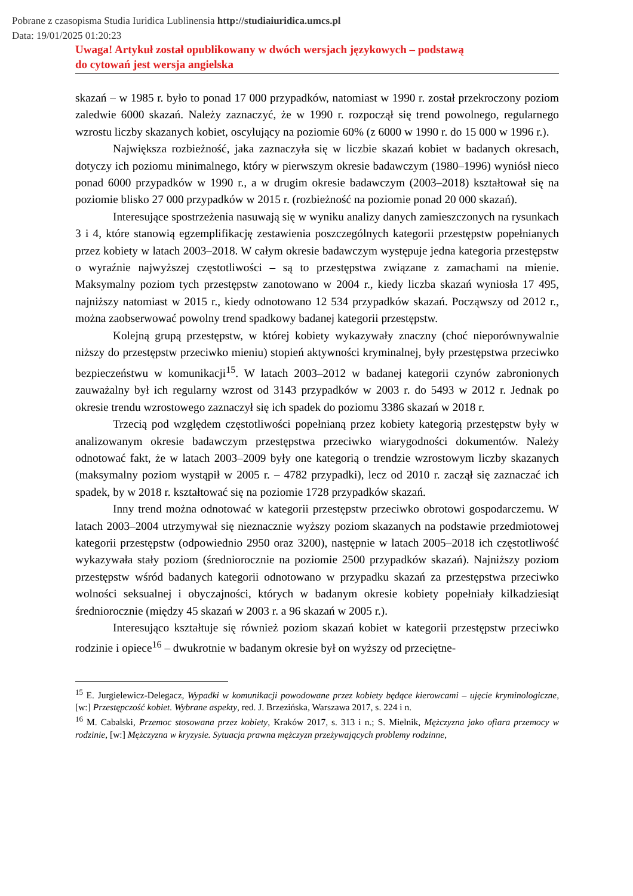Pobrane z czasopisma Studia Iuridica Lublinensia http://studiaiuridica.umcs.pl
Data: 19/01/2025 01:20:23
Uwaga! Artykuł został opublikowany w dwóch wersjach językowych – podstawą
do cytowań jest wersja angielska
skazań – w 1985 r. było to ponad 17 000 przypadków, natomiast w 1990 r. został przekroczony poziom zaledwie 6000 skazań. Należy zaznaczyć, że w 1990 r. rozpoczął się trend powolnego, regularnego wzrostu liczby skazanych kobiet, oscylujący na poziomie 60% (z 6000 w 1990 r. do 15 000 w 1996 r.).
Największa rozbieżność, jaka zaznaczyła się w liczbie skazań kobiet w badanych okresach, dotyczy ich poziomu minimalnego, który w pierwszym okresie badawczym (1980–1996) wyniósł nieco ponad 6000 przypadków w 1990 r., a w drugim okresie badawczym (2003–2018) kształtował się na poziomie blisko 27 000 przypadków w 2015 r. (rozbieżność na poziomie ponad 20 000 skazań).
Interesujące spostrzeżenia nasuwają się w wyniku analizy danych zamieszczonych na rysunkach 3 i 4, które stanowią egzemplifikację zestawienia poszczególnych kategorii przestępstw popełnianych przez kobiety w latach 2003–2018. W całym okresie badawczym występuje jedna kategoria przestępstw o wyraźnie najwyższej częstotliwości – są to przestępstwa związane z zamachami na mienie. Maksymalny poziom tych przestępstw zanotowano w 2004 r., kiedy liczba skazań wyniosła 17 495, najniższy natomiast w 2015 r., kiedy odnotowano 12 534 przypadków skazań. Począwszy od 2012 r., można zaobserwować powolny trend spadkowy badanej kategorii przestępstw.
Kolejną grupą przestępstw, w której kobiety wykazywały znaczny (choć nieporównywalnie niższy do przestępstw przeciwko mieniu) stopień aktywności kryminalnej, były przestępstwa przeciwko bezpieczeństwu w komunikacji<sup>15</sup>. W latach 2003–2012 w badanej kategorii czynów zabronionych zauważalny był ich regularny wzrost od 3143 przypadków w 2003 r. do 5493 w 2012 r. Jednak po okresie trendu wzrostowego zaznaczył się ich spadek do poziomu 3386 skazań w 2018 r.
Trzecią pod względem częstotliwości popełnianą przez kobiety kategorią przestępstw były w analizowanym okresie badawczym przestępstwa przeciwko wiarygodności dokumentów. Należy odnotować fakt, że w latach 2003–2009 były one kategorią o trendzie wzrostowym liczby skazanych (maksymalny poziom wystąpił w 2005 r. – 4782 przypadki), lecz od 2010 r. zaczął się zaznaczać ich spadek, by w 2018 r. kształtować się na poziomie 1728 przypadków skazań.
Inny trend można odnotować w kategorii przestępstw przeciwko obrotowi gospodarczemu. W latach 2003–2004 utrzymywał się nieznacznie wyższy poziom skazanych na podstawie przedmiotowej kategorii przestępstw (odpowiednio 2950 oraz 3200), następnie w latach 2005–2018 ich częstotliwość wykazywała stały poziom (średniorocznie na poziomie 2500 przypadków skazań). Najniższy poziom przestępstw wśród badanych kategorii odnotowano w przypadku skazań za przestępstwa przeciwko wolności seksualnej i obyczajności, których w badanym okresie kobiety popełniały kilkadziesiąt średniorocznie (między 45 skazań w 2003 r. a 96 skazań w 2005 r.).
Interesująco kształtuje się również poziom skazań kobiet w kategorii przestępstw przeciwko rodzinie i opiece<sup>16</sup> – dwukrotnie w badanym okresie był on wyższy od przeciętne-
<sup>15</sup> E. Jurgielewicz-Delegacz, Wypadki w komunikacji powodowane przez kobiety będące kierowcami – ujęcie kryminologiczne, [w:] Przestępczość kobiet. Wybrane aspekty, red. J. Brzezińska, Warszawa 2017, s. 224 i n.
<sup>16</sup> M. Cabalski, Przemoc stosowana przez kobiety, Kraków 2017, s. 313 i n.; S. Mielnik, Mężczyzna jako ofiara przemocy w rodzinie, [w:] Mężczyzna w kryzysie. Sytuacja prawna mężczyzn przeżywających problemy rodzinne,